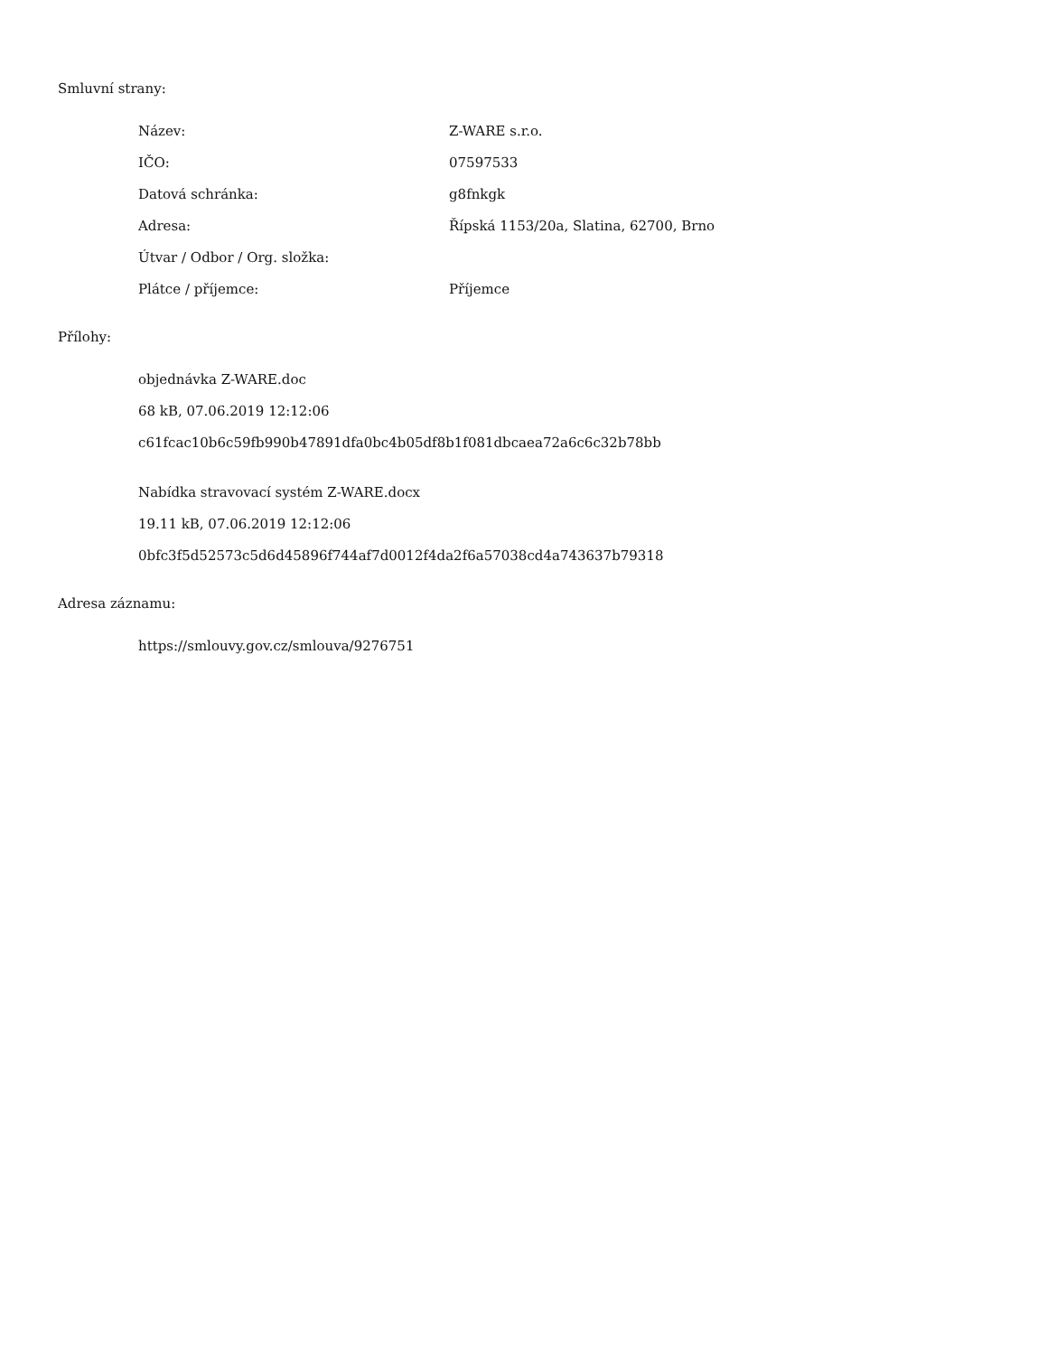Smluvní strany:
| Název: | Z-WARE s.r.o. |
| IČO: | 07597533 |
| Datová schránka: | g8fnkgk |
| Adresa: | Řípská 1153/20a, Slatina, 62700, Brno |
| Útvar / Odbor / Org. složka: | |
| Plátce / příjemce: | Příjemce |
Přílohy:
objednávka Z-WARE.doc
68 kB, 07.06.2019 12:12:06
c61fcac10b6c59fb990b47891dfa0bc4b05df8b1f081dbcaea72a6c6c32b78bb
Nabídka stravovací systém Z-WARE.docx
19.11 kB, 07.06.2019 12:12:06
0bfc3f5d52573c5d6d45896f744af7d0012f4da2f6a57038cd4a743637b79318
Adresa záznamu:
https://smlouvy.gov.cz/smlouva/9276751